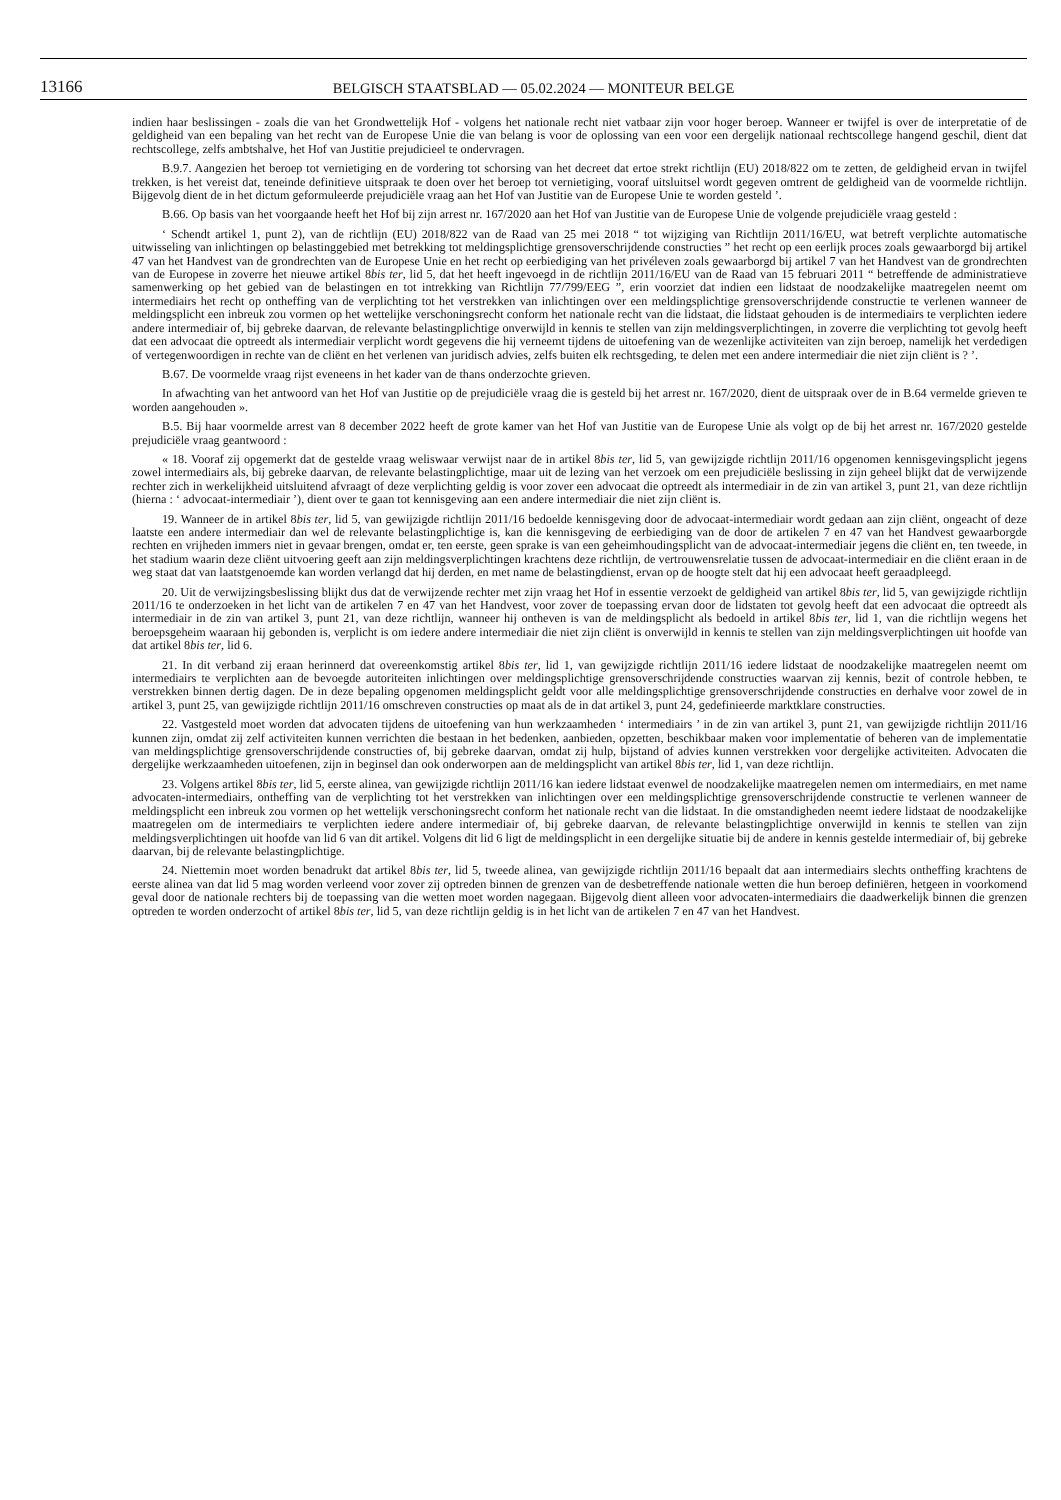13166
BELGISCH STAATSBLAD — 05.02.2024 — MONITEUR BELGE
indien haar beslissingen - zoals die van het Grondwettelijk Hof - volgens het nationale recht niet vatbaar zijn voor hoger beroep. Wanneer er twijfel is over de interpretatie of de geldigheid van een bepaling van het recht van de Europese Unie die van belang is voor de oplossing van een voor een dergelijk nationaal rechtscollege hangend geschil, dient dat rechtscollege, zelfs ambtshalve, het Hof van Justitie prejudicieel te ondervragen.
B.9.7. Aangezien het beroep tot vernietiging en de vordering tot schorsing van het decreet dat ertoe strekt richtlijn (EU) 2018/822 om te zetten, de geldigheid ervan in twijfel trekken, is het vereist dat, teneinde definitieve uitspraak te doen over het beroep tot vernietiging, vooraf uitsluitsel wordt gegeven omtrent de geldigheid van de voormelde richtlijn. Bijgevolg dient de in het dictum geformuleerde prejudiciële vraag aan het Hof van Justitie van de Europese Unie te worden gesteld ’.
B.66. Op basis van het voorgaande heeft het Hof bij zijn arrest nr. 167/2020 aan het Hof van Justitie van de Europese Unie de volgende prejudiciële vraag gesteld :
‘ Schendt artikel 1, punt 2), van de richtlijn (EU) 2018/822 van de Raad van 25 mei 2018 “ tot wijziging van Richtlijn 2011/16/EU, wat betreft verplichte automatische uitwisseling van inlichtingen op belastinggebied met betrekking tot meldingsplichtige grensoverschrijdende constructies ” het recht op een eerlijk proces zoals gewaarborgd bij artikel 47 van het Handvest van de grondrechten van de Europese Unie en het recht op eerbiediging van het privéleven zoals gewaarborgd bij artikel 7 van het Handvest van de grondrechten van de Europese in zoverre het nieuwe artikel 8bis ter, lid 5, dat het heeft ingevoegd in de richtlijn 2011/16/EU van de Raad van 15 februari 2011 “ betreffende de administratieve samenwerking op het gebied van de belastingen en tot intrekking van Richtlijn 77/799/EEG ”, erin voorziet dat indien een lidstaat de noodzakelijke maatregelen neemt om intermediairs het recht op ontheffing van de verplichting tot het verstrekken van inlichtingen over een meldingsplichtige grensoverschrijdende constructie te verlenen wanneer de meldingsplicht een inbreuk zou vormen op het wettelijke verschoningsrecht conform het nationale recht van die lidstaat, die lidstaat gehouden is de intermediairs te verplichten iedere andere intermediair of, bij gebreke daarvan, de relevante belastingplichtige onverwijld in kennis te stellen van zijn meldingsverplichtingen, in zoverre die verplichting tot gevolg heeft dat een advocaat die optreedt als intermediair verplicht wordt gegevens die hij verneemt tijdens de uitoefening van de wezenlijke activiteiten van zijn beroep, namelijk het verdedigen of vertegenwoordigen in rechte van de cliënt en het verlenen van juridisch advies, zelfs buiten elk rechtsgeding, te delen met een andere intermediair die niet zijn cliënt is ? ’.
B.67. De voormelde vraag rijst eveneens in het kader van de thans onderzochte grieven.
In afwachting van het antwoord van het Hof van Justitie op de prejudiciële vraag die is gesteld bij het arrest nr. 167/2020, dient de uitspraak over de in B.64 vermelde grieven te worden aangehouden ».
B.5. Bij haar voormelde arrest van 8 december 2022 heeft de grote kamer van het Hof van Justitie van de Europese Unie als volgt op de bij het arrest nr. 167/2020 gestelde prejudiciële vraag geantwoord :
« 18. Vooraf zij opgemerkt dat de gestelde vraag weliswaar verwijst naar de in artikel 8bis ter, lid 5, van gewijzigde richtlijn 2011/16 opgenomen kennisgevingsplicht jegens zowel intermediairs als, bij gebreke daarvan, de relevante belastingplichtige, maar uit de lezing van het verzoek om een prejudiciële beslissing in zijn geheel blijkt dat de verwijzende rechter zich in werkelijkheid uitsluitend afvraagt of deze verplichting geldig is voor zover een advocaat die optreedt als intermediair in de zin van artikel 3, punt 21, van deze richtlijn (hierna : ‘ advocaat-intermediair ’), dient over te gaan tot kennisgeving aan een andere intermediair die niet zijn cliënt is.
19. Wanneer de in artikel 8bis ter, lid 5, van gewijzigde richtlijn 2011/16 bedoelde kennisgeving door de advocaat-intermediair wordt gedaan aan zijn cliënt, ongeacht of deze laatste een andere intermediair dan wel de relevante belastingplichtige is, kan die kennisgeving de eerbiediging van de door de artikelen 7 en 47 van het Handvest gewaarborgde rechten en vrijheden immers niet in gevaar brengen, omdat er, ten eerste, geen sprake is van een geheimhoudingsplicht van de advocaat-intermediair jegens die cliënt en, ten tweede, in het stadium waarin deze cliënt uitvoering geeft aan zijn meldingsverplichtingen krachtens deze richtlijn, de vertrouwensrelatie tussen de advocaat-intermediair en die cliënt eraan in de weg staat dat van laatstgenoemde kan worden verlangd dat hij derden, en met name de belastingdienst, ervan op de hoogte stelt dat hij een advocaat heeft geraadpleegd.
20. Uit de verwijzingsbeslissing blijkt dus dat de verwijzende rechter met zijn vraag het Hof in essentie verzoekt de geldigheid van artikel 8bis ter, lid 5, van gewijzigde richtlijn 2011/16 te onderzoeken in het licht van de artikelen 7 en 47 van het Handvest, voor zover de toepassing ervan door de lidstaten tot gevolg heeft dat een advocaat die optreedt als intermediair in de zin van artikel 3, punt 21, van deze richtlijn, wanneer hij ontheven is van de meldingsplicht als bedoeld in artikel 8bis ter, lid 1, van die richtlijn wegens het beroepsgeheim waaraan hij gebonden is, verplicht is om iedere andere intermediair die niet zijn cliënt is onverwijld in kennis te stellen van zijn meldingsverplichtingen uit hoofde van dat artikel 8bis ter, lid 6.
21. In dit verband zij eraan herinnerd dat overeenkomstig artikel 8bis ter, lid 1, van gewijzigde richtlijn 2011/16 iedere lidstaat de noodzakelijke maatregelen neemt om intermediairs te verplichten aan de bevoegde autoriteiten inlichtingen over meldingsplichtige grensoverschrijdende constructies waarvan zij kennis, bezit of controle hebben, te verstrekken binnen dertig dagen. De in deze bepaling opgenomen meldingsplicht geldt voor alle meldingsplichtige grensoverschrijdende constructies en derhalve voor zowel de in artikel 3, punt 25, van gewijzigde richtlijn 2011/16 omschreven constructies op maat als de in dat artikel 3, punt 24, gedefinieerde marktklare constructies.
22. Vastgesteld moet worden dat advocaten tijdens de uitoefening van hun werkzaamheden ‘ intermediairs ’ in de zin van artikel 3, punt 21, van gewijzigde richtlijn 2011/16 kunnen zijn, omdat zij zelf activiteiten kunnen verrichten die bestaan in het bedenken, aanbieden, opzetten, beschikbaar maken voor implementatie of beheren van de implementatie van meldingsplichtige grensoverschrijdende constructies of, bij gebreke daarvan, omdat zij hulp, bijstand of advies kunnen verstrekken voor dergelijke activiteiten. Advocaten die dergelijke werkzaamheden uitoefenen, zijn in beginsel dan ook onderworpen aan de meldingsplicht van artikel 8bis ter, lid 1, van deze richtlijn.
23. Volgens artikel 8bis ter, lid 5, eerste alinea, van gewijzigde richtlijn 2011/16 kan iedere lidstaat evenwel de noodzakelijke maatregelen nemen om intermediairs, en met name advocaten-intermediairs, ontheffing van de verplichting tot het verstrekken van inlichtingen over een meldingsplichtige grensoverschrijdende constructie te verlenen wanneer de meldingsplicht een inbreuk zou vormen op het wettelijk verschoningsrecht conform het nationale recht van die lidstaat. In die omstandigheden neemt iedere lidstaat de noodzakelijke maatregelen om de intermediairs te verplichten iedere andere intermediair of, bij gebreke daarvan, de relevante belastingplichtige onverwijld in kennis te stellen van zijn meldingsverplichtingen uit hoofde van lid 6 van dit artikel. Volgens dit lid 6 ligt de meldingsplicht in een dergelijke situatie bij de andere in kennis gestelde intermediair of, bij gebreke daarvan, bij de relevante belastingplichtige.
24. Niettemin moet worden benadrukt dat artikel 8bis ter, lid 5, tweede alinea, van gewijzigde richtlijn 2011/16 bepaalt dat aan intermediairs slechts ontheffing krachtens de eerste alinea van dat lid 5 mag worden verleend voor zover zij optreden binnen de grenzen van de desbetreffende nationale wetten die hun beroep definiëren, hetgeen in voorkomend geval door de nationale rechters bij de toepassing van die wetten moet worden nagegaan. Bijgevolg dient alleen voor advocaten-intermediairs die daadwerkelijk binnen die grenzen optreden te worden onderzocht of artikel 8bis ter, lid 5, van deze richtlijn geldig is in het licht van de artikelen 7 en 47 van het Handvest.